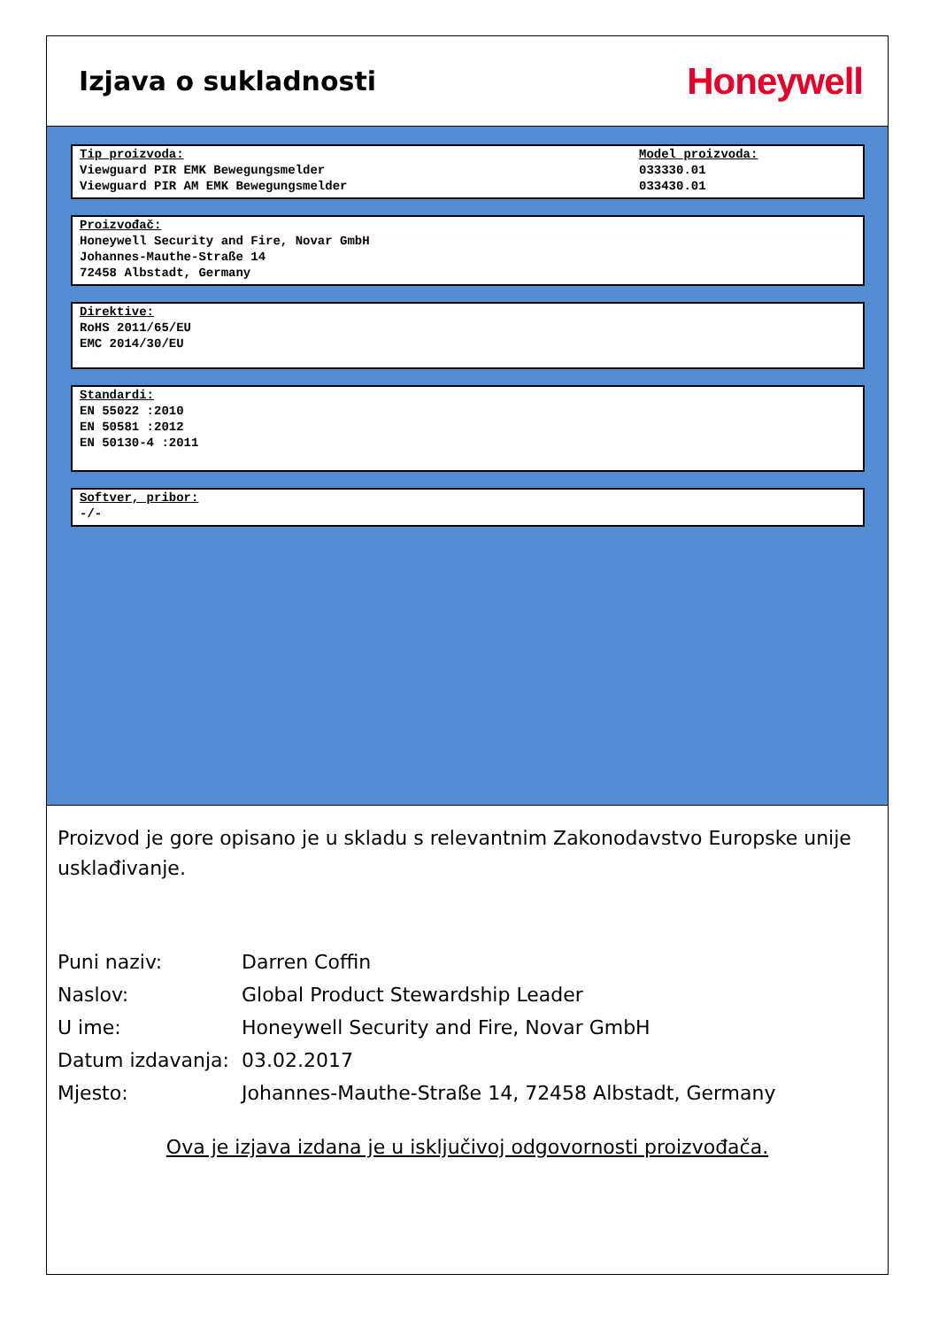Izjava o sukladnosti
Honeywell
Tip proizvoda:
Viewguard PIR EMK Bewegungsmelder
Viewguard PIR AM EMK Bewegungsmelder
Model proizvoda:
033330.01
033430.01
Proizvođač:
Honeywell Security and Fire, Novar GmbH
Johannes-Mauthe-Straße 14
72458 Albstadt, Germany
Direktive:
RoHS 2011/65/EU
EMC 2014/30/EU
Standardi:
EN 55022 :2010
EN 50581 :2012
EN 50130-4 :2011
Softver, pribor:
-/-
Proizvod je gore opisano je u skladu s relevantnim Zakonodavstvo Europske unije usklađivanje.
| Puni naziv: | Darren Coffin |
| Naslov: | Global Product Stewardship Leader |
| U ime: | Honeywell Security and Fire, Novar GmbH |
| Datum izdavanja: | 03.02.2017 |
| Mjesto: | Johannes-Mauthe-Straße 14, 72458 Albstadt, Germany |
Ova je izjava izdana je u isključivoj odgovornosti proizvođača.